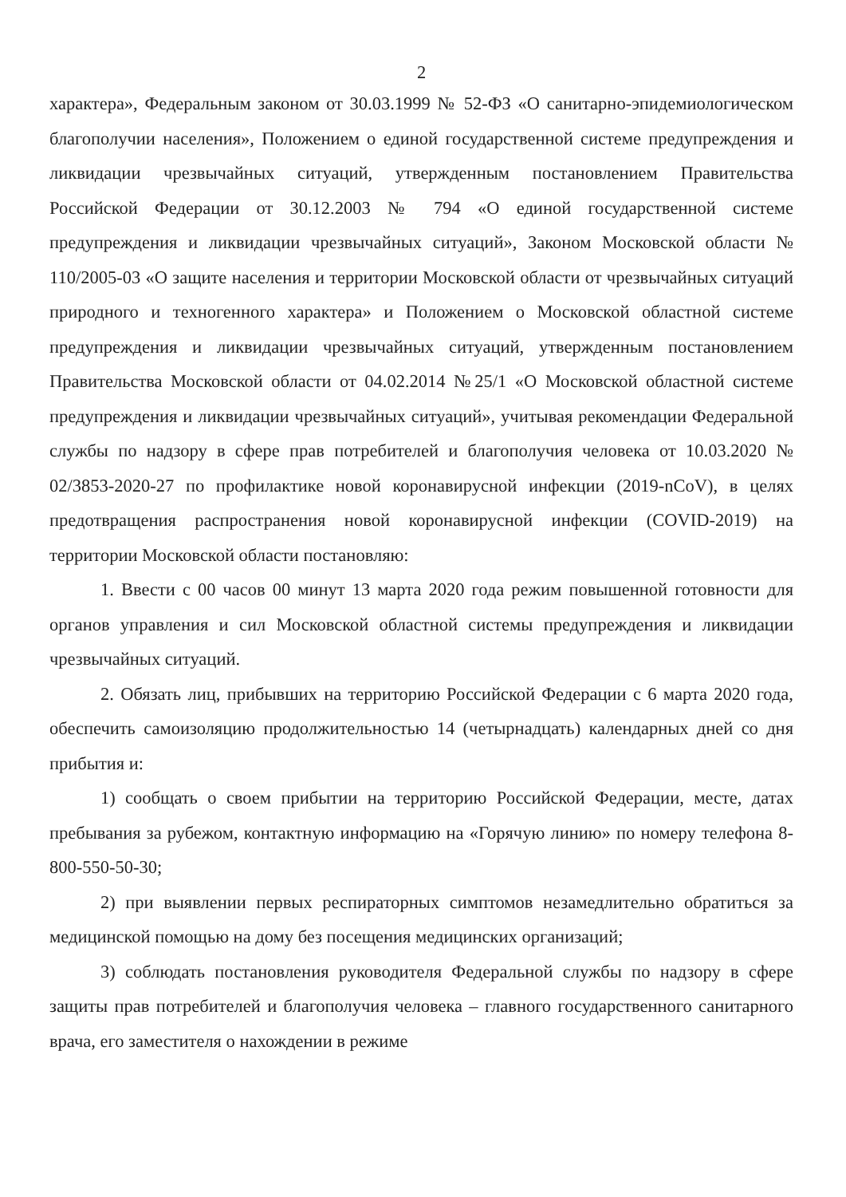2
характера», Федеральным законом от 30.03.1999 № 52-ФЗ «О санитарно-эпидемиологическом благополучии населения», Положением о единой государственной системе предупреждения и ликвидации чрезвычайных ситуаций, утвержденным постановлением Правительства Российской Федерации от 30.12.2003 № 794 «О единой государственной системе предупреждения и ликвидации чрезвычайных ситуаций», Законом Московской области № 110/2005-03 «О защите населения и территории Московской области от чрезвычайных ситуаций природного и техногенного характера» и Положением о Московской областной системе предупреждения и ликвидации чрезвычайных ситуаций, утвержденным постановлением Правительства Московской области от 04.02.2014 №25/1 «О Московской областной системе предупреждения и ликвидации чрезвычайных ситуаций», учитывая рекомендации Федеральной службы по надзору в сфере прав потребителей и благополучия человека от 10.03.2020 № 02/3853-2020-27 по профилактике новой коронавирусной инфекции (2019-nCoV), в целях предотвращения распространения новой коронавирусной инфекции (COVID-2019) на территории Московской области постановляю:
1. Ввести с 00 часов 00 минут 13 марта 2020 года режим повышенной готовности для органов управления и сил Московской областной системы предупреждения и ликвидации чрезвычайных ситуаций.
2. Обязать лиц, прибывших на территорию Российской Федерации с 6 марта 2020 года, обеспечить самоизоляцию продолжительностью 14 (четырнадцать) календарных дней со дня прибытия и:
1) сообщать о своем прибытии на территорию Российской Федерации, месте, датах пребывания за рубежом, контактную информацию на «Горячую линию» по номеру телефона 8-800-550-50-30;
2) при выявлении первых респираторных симптомов незамедлительно обратиться за медицинской помощью на дому без посещения медицинских организаций;
3) соблюдать постановления руководителя Федеральной службы по надзору в сфере защиты прав потребителей и благополучия человека – главного государственного санитарного врача, его заместителя о нахождении в режиме